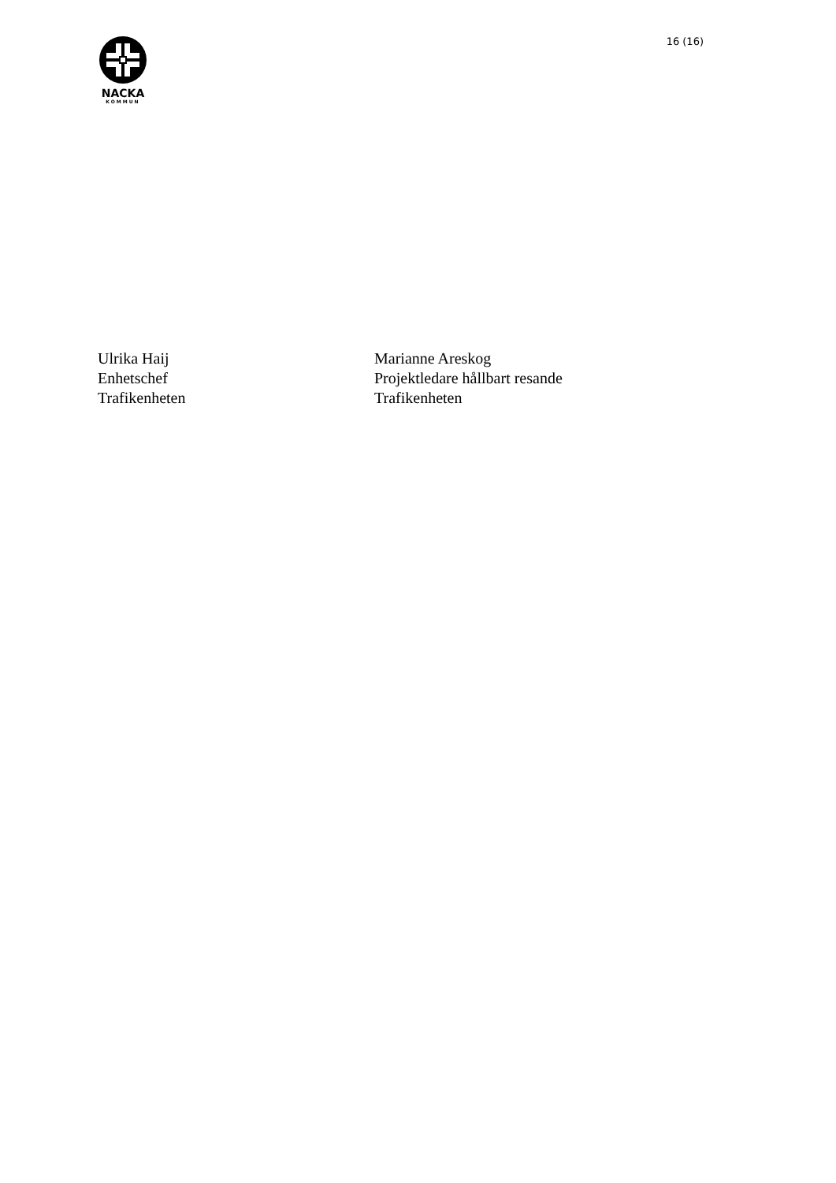NACKA
KOMMUN
16 (16)
Ulrika Haij
Enhetschef
Trafikenheten
Marianne Areskog
Projektledare hållbart resande
Trafikenheten